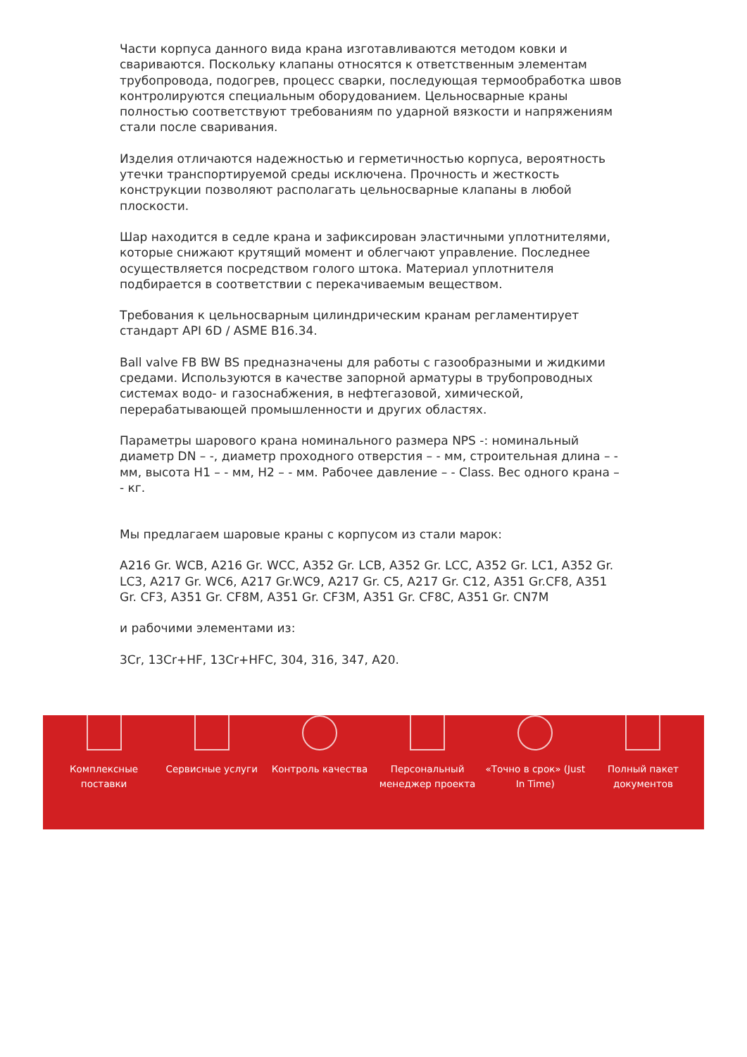Части корпуса данного вида крана изготавливаются методом ковки и свариваются. Поскольку клапаны относятся к ответственным элементам трубопровода, подогрев, процесс сварки, последующая термообработка швов контролируются специальным оборудованием. Цельносварные краны полностью соответствуют требованиям по ударной вязкости и напряжениям стали после сваривания.
Изделия отличаются надежностью и герметичностью корпуса, вероятность утечки транспортируемой среды исключена. Прочность и жесткость конструкции позволяют располагать цельносварные клапаны в любой плоскости.
Шар находится в седле крана и зафиксирован эластичными уплотнителями, которые снижают крутящий момент и облегчают управление. Последнее осуществляется посредством голого штока. Материал уплотнителя подбирается в соответствии с перекачиваемым веществом.
Требования к цельносварным цилиндрическим кранам регламентирует стандарт API 6D / ASME B16.34.
Ball valve FB BW BS предназначены для работы с газообразными и жидкими средами. Используются в качестве запорной арматуры в трубопроводных системах водо- и газоснабжения, в нефтегазовой, химической, перерабатывающей промышленности и других областях.
Параметры шарового крана номинального размера NPS -: номинальный диаметр DN – -, диаметр проходного отверстия – - мм, строительная длина – - мм, высота H1 – - мм, H2 – - мм. Рабочее давление – - Class. Вес одного крана – - кг.
Мы предлагаем шаровые краны с корпусом из стали марок:
A216 Gr. WCB, A216 Gr. WCC, A352 Gr. LCB, A352 Gr. LCC, A352 Gr. LC1, A352 Gr. LC3, A217 Gr. WC6, A217 Gr.WC9, A217 Gr. C5, A217 Gr. C12, A351 Gr.CF8, A351 Gr. CF3, A351 Gr. CF8M, A351 Gr. CF3M, A351 Gr. CF8C, A351 Gr. CN7M
и рабочими элементами из:
3Cr, 13Cr+HF, 13Cr+HFC, 304, 316, 347, A20.
Комплексные
поставки
Сервисные услуги Контроль качества Персональный
менеджер проекта
«Точно в срок» (Just
In Time)
Полный пакет
документов